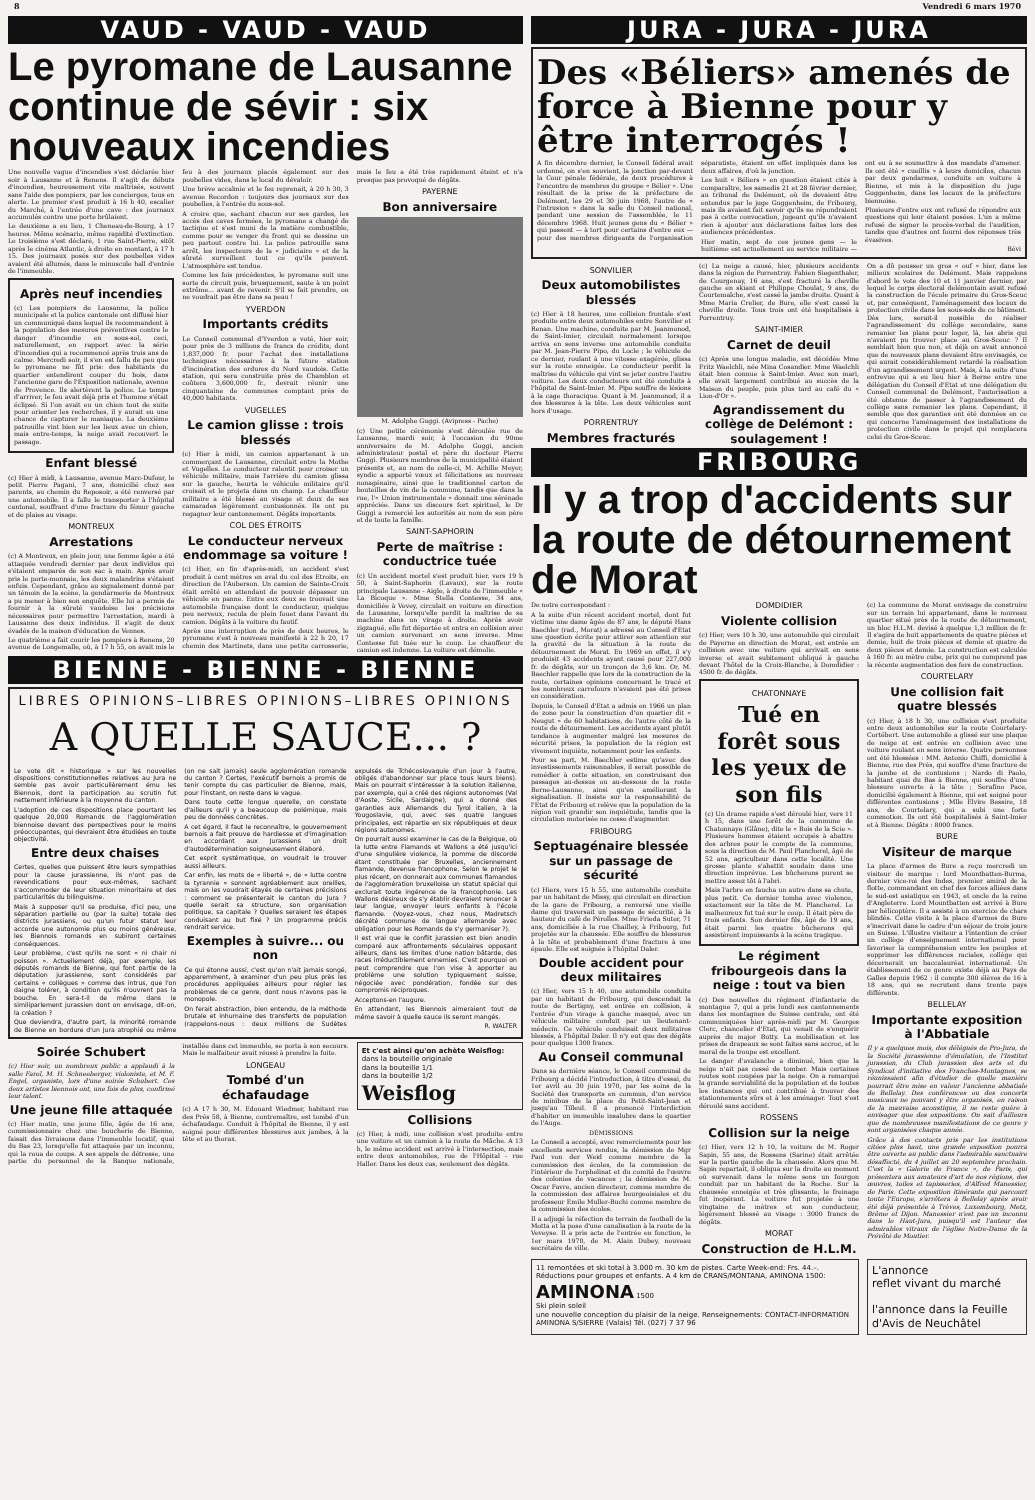8 Vendredi 6 mars 1970
VAUD - VAUD - VAUD
Le pyromane de Lausanne continue de sévir : six nouveaux incendies
Une nouvelle vague d'incendies s'est déclarée hier soir à Lausanne et à Renens. Il s'agit de débuts d'incendies, heureusement vite maîtrisés, souvent sans l'aide des pompiers, par les concierges, tous en alerte. Le premier s'est produit à 16 h 40, escalier du Marché, à l'entrée d'une cave : des journaux accumulés contre une porte brûlaient.
Le deuxième a eu lieu, 1 Cheneau-de-Bourg, à 17 heures. Même scénario, même rapidité d'extinction. Le troisième s'est déclaré, 1 rue Saint-Pierre, sitôt après le cinéma Atlantic, à droite en montant, à 17 h 15. Des journaux posés sur des poubelles vides avaient été allumés, dans le minuscule hall d'entrée de l'immeuble.
Après neuf incendies
(c) Les pompiers de Lausanne, la police municipale et la police cantonale ont diffusé hier un communiqué dans lequel ils recommandent à la population des mesures préventives contre le danger d'incendie en sous-sol, ceci, naturellement, en rapport avec la série d'incendies qui a recommencé après trois ans de calme. Mercredi soir, il s'en est fallu de peu que le pyromane ne fût pris: des habitants du quartier entendirent couper du bois, dans l'ancienne gare de l'Exposition nationale, avenue de Provence. Ils alertèrent la police. Le temps d'arriver, le feu avait déjà pris et l'homme s'était éclipsé. Si l'on avait eu un chien tout de suite pour orienter les recherches, il y aurait eu une chance de capturer le maniaque. La deuxième patrouille vint bien sur les lieux avec un chien, mais entre-temps, la neige avait recouvert le passage.
Enfant blessé
(c) Hier à midi, à Lausanne, avenue Marc-Dufour, le petit Pierre Pagani, 7 ans, domicilié chez ses parents, au chemin du Reposoir, a été renversé par une automobile. Il a fallu le transporter à l'hôpital cantonal, souffrant d'une fracture du fémur gauche et de plaies au visage.
MONTREUX
Arrestations
(c) A Montreux, en plein jour, une femme âgée a été attaquée vendredi dernier par deux individus qui s'étaient emparés de son sac à main. Après avoir pris le porte-monnaie, les deux malandrins s'étaient enfuis. Cependant, grâce au signalement donné par un témoin de la scène, la gendarmerie de Montreux a pu mener à bien son enquête. Elle lui a permis de fournir à la sûreté vaudoise les précisions nécessaires pour permettre l'arrestation, mardi à Lausanne des deux individus. Il s'agit de deux évadés de la maison d'éducation de Vennes.
Le quatrième a fait courir les pompiers à Renens, 20 avenue de Longemalle, où, à 17 h 55, on avait mis le feu à des journaux placés également sur des poubelles vides, dans le local du dévaloir.
Une brève accalmie et le feu reprenait, à 20 h 30, 3 avenue Recordon : toujours des journaux sur des poubelles, à l'entrée du sous-sol.
A croire que, sachant chacun sur ses gardes, les accès des caves fermées, le pyromane a changé de tactique et s'est muni de la matière combustible, comme pour se venger du front qui se dessine un peu partout contre lui. La police patrouille sans arrêt, les inspecteurs de la « judiciaire » et de la sûreté surveillent tout ce qu'ils peuvent. L'atmosphère est tendue.
Comme les fois précédentes, le pyromane suit une sorte de circuit puis, brusquement, saute à un point extrême... avant de revenir. S'il se fait prendre, on ne voudrait pas être dans sa peau !
YVERDON
Importants crédits
Le Conseil communal d'Yverdon a voté, hier soir, pour près de 3 millions de francs de crédits, dont 1,837,000 fr. pour l'achat des installations techniques nécessaires à la future station d'incinération des ordures du Nord vaudois. Cette station, qui sera construite près de Chamblon et coûtera 3,600,000 fr., devrait réunir une cinquantaine de communes comptant près de 40,000 habitants.
VUGELLES
Le camion glisse : trois blessés
(c) Hier à midi, un camion appartenant à un commerçant de Lausanne, circulait entre la Mothe et Vugelles. Le conducteur ralentit pour croiser un véhicule militaire, mais l'arrière du camion glissa sur la gauche, heurta le véhicule militaire qu'il croisait et le projeta dans un champ. Le chauffeur militaire a été blessé au visage et deux de ses camarades légèrement contusionnés. Ils ont pu regagner leur cantonnement. Dégâts importants.
COL DES ÉTROITS
Le conducteur nerveux endommage sa voiture !
(c) Hier, en fin d'après-midi, un accident s'est produit à cent mètres en aval du col des Etroits, en direction de l'Auberson. Un camion de Sainte-Croix était arrêté en attendant de pouvoir dépasser un véhicule en panne. Entre eux deux se trouvait une automobile française dont le conducteur, quelque peu nerveux, recula de plein fouet dans l'avant du camion. Dégâts à la voiture du fautif.
Après une interruption de près de deux heures, le pyromane s'est à nouveau manifesté à 22 h 20, 17 chemin des Martinets, dans une petite carrosserie, mais le feu a été très rapidement éteint et n'a presque pas provoqué de dégâts.
PAYERNE
Bon anniversaire
M. Adolphe Guggi. (Avipress - Pache)
(c) Une petite cérémonie s'est déroulée rue de Lausanne, mardi soir, à l'occasion du 90me anniversaire de M. Adolphe Guggi, ancien administrateur postal et père du docteur Pierre Guggi. Plusieurs membres de la municipalité étaient présents et, au nom de celle-ci, M. Achille Meyer, syndic a apporté vœux et félicitations au nouveau nonagénaire, ainsi que le traditionnel carton de bouteilles de vin de la commune, tandis que dans la rue, l'« Union instrumentale » donnait une sérénade appréciée. Dans un discours fort spirituel, le Dr Guggi a remercié les autorités au nom de son père et de toute la famille.
SAINT-SAPHORIN
Perte de maîtrise : conductrice tuée
(c) Un accident mortel s'est produit hier, vers 19 h 50, à Saint-Saphorin (Lavaux), sur la route principale Lausanne - Aigle, à droite de l'immeuble « La Bicoque ». Mme Stella Contesse, 34 ans, domiciliée à Vevey, circulait en voiture en direction de Lausanne, lorsqu'elle perdit la maîtrise de sa machine dans un virage à droite. Après avoir zigzagué, elle fut déportée et entra en collision avec un camion survenant en sens inverse. Mme Contesse fut tuée sur le coup. Le chauffeur du camion est indemne. La voiture est démolie.
BIENNE - BIENNE - BIENNE
LIBRES OPINIONS–LIBRES OPINIONS–LIBRES OPINIONS
A QUELLE SAUCE... ?
Le vote dit « historique » sur les nouvelles dispositions constitutionnelles relatives au Jura ne semble pas avoir particulièrement ému les Biennois, dont la participation au scrutin fut nettement inférieure à la moyenne du canton.
L'adoption de ces dispositions place pourtant les quelque 20,000 Romands de l'agglomération biennoise devant des perspectives pour le moins préoccupantes, qui devraient être étudiées en toute objectivité.
Entre deux chaises
Certes, quelles que puissent être leurs sympathies pour la cause jurassienne, ils n'ont pas de revendications pour eux-mêmes, sachant s'accommoder de leur situation minoritaire et des particularités du bilinguisme.
Mais à supposer qu'il se produise, d'ici peu, une séparation partielle ou (par la suite) totale des districts jurassiens, ou qu'un futur statut leur accorde une autonomie plus ou moins généreuse, les Biennois romands en subiront certaines conséquences.
Leur problème, c'est qu'ils ne sont « ni chair ni poisson ». Actuellement déjà, par exemple, les députés romands de Bienne, qui font partie de la députation jurassienne, sont considérés par certains « collègues » comme des intrus, que l'on daigne tolérer, à condition qu'ils n'ouvrent pas la bouche. En sera-t-il de même dans le similiparlement jurassien dont on envisage, dit-on, la création ?
Que deviendra, d'autre part, la minorité romande de Bienne en bordure d'un Jura atrophié ou même (on ne sait jamais) seule agglomération romande du canton ? Certes, l'exécutif bernois a promis de tenir compte du cas particulier de Bienne, mais, pour l'instant, on reste dans le vague.
Dans toute cette longue querelle, on constate d'ailleurs qu'il y a beaucoup de polémique, mais peu de données concrètes.
A cet égard, il faut le reconnaître, le gouvernement bernois a fait preuve de hardiesse et d'imagination en accordant aux Jurassiens un droit d'autodétermination soigneusement élaboré.
Cet esprit systématique, on voudrait le trouver aussi ailleurs.
Car enfin, les mots de « liberté », de « lutte contre la tyrannie » sonnent agréablement aux oreilles, mais on les voudrait étayés de certaines précisions : comment se présenterait le canton du Jura ? quelle serait sa structure, son organisation politique, sa capitale ? Quelles seraient les étapes conduisant au but fixé ? Un programme précis rendrait service.
Exemples à suivre... ou non
Ce qui étonne aussi, c'est qu'on n'ait jamais songé, apparemment, à examiner d'un peu plus près les procédures appliquées ailleurs pour régler les problèmes de ce genre, dont nous n'avons pas le monopole.
On ferait abstraction, bien entendu, de la méthode brutale et inhumaine des transferts de population (rappelons-nous : deux millions de Sudètes expulsés de Tchécoslovaquie d'un jour à l'autre, obligés d'abandonner sur place tous leurs biens). Mais on pourrait s'intéresser à la solution italienne, par exemple, qui a créé des régions autonomes (Val d'Aoste, Sicile, Sardaigne), qui a donné des garanties aux Allemands du Tyrol italien, à la Yougoslavie, qui, avec ses quatre langues principales, est répartie en six républiques et deux régions autonomes.
On pourrait aussi examiner le cas de la Belgique, où la lutte entre Flamands et Wallons a été jusqu'ici d'une singulière violence, la pomme de discorde étant constituée par Bruxelles, anciennement flamande, devenue francophone. Selon le projet le plus récent, on donnerait aux communes flamandes de l'agglomération bruxelloise un statut spécial qui exclurait toute ingérence de la francophonie. Les Wallons désireux de s'y établir devraient renoncer à leur langue, envoyer leurs enfants à l'école flamande. (Voyez-vous, chez nous, Madretsch décrété commune de langue allemande avec obligation pour les Romands de s'y germaniser ?).
Il est vrai que le conflit jurassien est bien anodin comparé aux affrontements séculaires opposant ailleurs, dans les limites d'une nation bâtarde, des races irréductiblement ennemies. C'est pourquoi on peut comprendre que l'on vise à apporter au problème une solution typiquement suisse, négociée avec pondération, fondée sur des compromis réciproques.
Acceptons-en l'augure.
En attendant, les Biennois aimeraient tout de même savoir à quelle sauce ils seront mangés.
R. WALTER
Soirée Schubert
(c) Hier soir, un nombreux public a applaudi à la salle Farel, M. H. Schneeberger, violoniste, et M. F. Engel, organiste, lors d'une soirée Schubert. Ces deux artistes biennois ont, une fois de plus, confirmé leur talent.
Une jeune fille attaquée
(c) Hier matin, une jeune fille, âgée de 16 ans, commissionnaire chez une boucherie de Bienne, faisait des livraisons dans l'immeuble locatif, quai du Bas 23, lorsqu'elle fut attaquée par un inconnu, qui la roua de coups. A ses appels de détresse, une partie du personnel de la Banque nationale, installée dans cet immeuble, se porta à son secours. Mais le malfaiteur avait réussi à prendre la fuite.
LONGEAU
Tombé d'un échafaudage
(c) A 17 h 30, M. Edouard Wiedmer, habitant rue des Prés 58, à Bienne, contremaître, est tombé d'un échafaudage. Conduit à l'hôpital de Bienne, il y est soigné pour différentes blessures aux jambes, à la tête et au thorax.
Et c'est ainsi qu'on achète Weisflog:
dans la bouteille originale
dans la bouteille 1/1
dans la bouteille 1/2
Weisflog
Collisions
(c) Hier, à midi, une collision s'est produite entre une voiture et un camion à la route de Mâche. A 13 h, le même accident est arrivé à l'intersection, mais entre deux automobiles, rue de l'Hôpital - rue Haller. Dans les deux cas, seulement des dégâts.
JURA - JURA - JURA
Des «Béliers» amenés de force à Bienne pour y être interrogés !
A fin décembre dernier, le Conseil fédéral avait ordonné, on s'en souvient, la jonction par-devant la Cour pénale fédérale, de deux procédures à l'encontre de membres du groupe « Bélier ». Une résultait de la prise de la préfecture de Delémont, les 29 et 30 juin 1968, l'autre de « l'intrusion » dans la salle du Conseil national, pendant une session de l'assemblée, le 11 décembre 1968. Huit jeunes gens du « Bélier » qui passent — à tort pour certains d'entre eux — pour des membres dirigeants de l'organisation séparatiste, étaient en effet impliqués dans les deux affaires, d'où la jonction.
Les huit « Béliers » en question étaient cités à comparaître, les samedis 21 et 28 février dernier, au tribunal de Delémont, où ils devaient être entendus par le juge Guggenheim, de Fribourg, mais ils avaient fait savoir qu'ils ne répondraient pas à cette convocation, jugeant qu'ils n'avaient rien à ajouter aux déclarations faites lors des audiences précédentes.
Hier matin, sept de ces jeunes gens — le huitième est actuellement au service militaire — ont eu à se soumettre à des mandats d'amener. Ils ont été « cueillis » à leurs domiciles, chacun par deux gendarmes, conduits en voiture à Bienne, et mis à la disposition du juge Guggenheim, dans les locaux de la préfecture biennoise.
Plusieurs d'entre eux ont refusé de répondre aux questions qui leur étaient posées. L'un a même refusé de signer le procès-verbal de l'audition, tandis que d'autres ont fourni des réponses très évasives.
Bévi
SONVILIER
Deux automobilistes blessés
(c) Hier à 18 heures, une collision frontale s'est produite entre deux automobiles entre Sonvilier et Renan. Une machine, conduite par M. Jeanmonod, de Saint-Imier, circulait normalement lorsque arriva en sens inverse une automobile conduite par M. Jean-Pierre Pipo, du Locle ; le véhicule de ce dernier, roulant à une vitesse exagérée, glissa sur la route enneigée. Le conducteur perdit la maîtrise du véhicule qui vint se jeter contre l'autre voiture. Les deux conducteurs ont été conduits à l'hôpital de Saint-Imier. M. Pipo souffre de lésions à la cage thoracique. Quant à M. Jeanmonod, il a des blessures à la tête. Les deux véhicules sont hors d'usage.
PORRENTRUY
Membres fracturés
(c) La neige a causé, hier, plusieurs accidents dans la région de Porrentruy. Fabien Siegenthaler, de Courgenay, 16 ans, s'est fracturé la cheville gauche en skiant et Philippe Choulat, 9 ans, de Courtemaîche, s'est cassé la jambe droite. Quant à Mme Maria Crelier, de Bure, elle s'est cassé la cheville droite. Tous trois ont été hospitalisés à Porrentruy.
SAINT-IMIER
Carnet de deuil
(c) Après une longue maladie, est décédée Mme Fritz Waelchli, née Mina Cosandier. Mme Waelchli était bien connue à Saint-Imier. Avec son mari, elle avait largement contribué au succès de la Maison du peuple, puis plus tard au café du « Lion-d'Or ».
Agrandissement du collège de Delémont : soulagement !
On a dû pousser un gros « ouf » hier, dans les milieux scolaires de Delémont. Mais rappelons d'abord le vote des 10 et 11 janvier dernier, par lequel le corps électoral delémontain avait refusé la construction de l'école primaire du Gros-Sceuc et, par conséquent, l'aménagement des locaux de protection civile dans les sous-sols de ce bâtiment. Dès lors, serait-il possible de réaliser l'agrandissement du collège secondaire, sans remanier les plans pour loger, là, les abris qui n'avaient pu trouver place au Gros-Sceuc ? Il semblait bien que non, et déjà on avait annoncé que de nouveaux plans devaient être envisagés, ce qui aurait considérablement retardé la réalisation d'un agrandissement urgent. Mais, à la suite d'une entrevue qui a eu lieu hier à Berne entre une délégation du Conseil d'Etat et une délégation du Conseil communal de Delémont, l'autorisation a été obtenue de passer à l'agrandissement du collège sans remanier les plans. Cependant, il semble que des garanties ont été données en ce qui concerne l'aménagement des installations de protection civile dans le projet qui remplacera celui du Gros-Sceuc.
FRIBOURG
Il y a trop d'accidents sur la route de détournement de Morat
De notre correspondant :
A la suite d'un récent accident mortel, dont fut victime une dame âgée de 87 ans, le député Hans Baechler (rad., Morat) a adressé au Conseil d'Etat une question écrite pour attirer son attention sur la gravité de la situation à la route de détournement de Morat. En 1969 en effet, il s'y produisit 43 accidents ayant causé pour 227,000 fr. de dégâts, sur un tronçon de 3,6 km. Or, M. Baechler rappelle que lors de la construction de la route, certaines opinions concernant le tracé et les nombreux carrefours n'avaient pas été prises en considération.
Depuis, le Conseil d'Etat a admis en 1966 un plan de zone pour la construction d'un quartier dit « Neugut » de 60 habitations, de l'autre côté de la route de détournement. Les accidents ayant plutôt tendance à augmenter malgré les mesures de sécurité prises, la population de la région est vivement inquiète, notamment pour les enfants.
Pour sa part, M. Baechler estime qu'avec des investissements raisonnables, il serait possible de remédier à cette situation, en construisant des passages au-dessus ou au-dessous de la route Berne-Lausanne, ainsi qu'en améliorant la signalisation. Il insiste sur la responsabilité de l'Etat de Fribourg et relève que la population de la région voit grandir son inquiétude, tandis que la circulation motorisée ne cesse d'augmenter.
FRIBOURG
Septuagénaire blessée sur un passage de sécurité
(c) Hiers, vers 15 h 55, une automobile conduite par un habitant de Missy, qui circulait en direction de la gare de Fribourg, a renversé une vieille dame qui traversait un passage de sécurité, à la hauteur du café de Pérolles. Mme Frieda Suter, 71 ans, domiciliée à la rue Chailley, à Fribourg, fut projetée sur la chaussée. Elle souffre de blessures à la tête et probablement d'une fracture à une épaule. Elle est soignée à l'hôpital Daler.
Double accident pour deux militaires
(c) Hier, vers 15 h 40, une automobile conduite par un habitant de Fribourg, qui descendait la route de Bertigny, est entrée en collision, à l'entrée d'un virage à gauche masqué, avec un véhicule militaire conduit par un lieutenant-médecin. Ce véhicule conduisait deux militaires blessés, à l'hôpital Daler. Il n'y eut que des dégâts pour quelque 1300 francs.
Au Conseil communal
Dans sa dernière séance, le Conseil communal de Fribourg a décidé l'introduction, à titre d'essai, du 1er avril au 30 juin 1970, par les soins de la Société des transports en commun, d'un service de minibus de la place du Petit-Saint-Jean et jusqu'au Tilleul. Il a prononcé l'interdiction d'habiter un immeuble insalubre dans le quartier de l'Auge.
DÉMISSIONS
Le Conseil a accepté, avec remerciements pour les excellents services rendus, la démission de Mgr Paul von der Weid comme membre de la commission des écoles, de la commission de l'intérieur de l'orphelinat et du comité de l'œuvre des colonies de vacances ; la démission de M. Oscar Favre, ancien directeur, comme membre de la commission des affaires bourgeoisiales et du professeur Emile Muller-Buchi comme membre de la commission des écoles.
Il a adjugé la réfection du terrain de football de la Motta et la pose d'une canalisation à la route de la Veveyse. Il a pris acte de l'entrée en fonction, le 1er mars 1970, de M. Alain Dubey, nouveau secrétaire de ville.
DOMDIDIER
Violente collision
(c) Hier, vers 10 h 30, une automobile qui circulait de Payerne en direction de Morat, est entrée en collision avec une voiture qui arrivait en sens inverse et avait subitement obliqué à gauche devant l'hôtel de la Croix-Blanche, à Domdidier : 4500 fr. de dégâts.
CHATONNAYE
Tué en forêt sous les yeux de son fils
(c) Un drame rapide s'est déroulé hier, vers 11 h 15, dans une forêt de la commune de Chatonnaye (Glâne), dite le « Bois de la Scie ». Plusieurs hommes étaient occupés à abattre des arbres pour le compte de la commune, sous la direction de M. Paul Plancherel, âgé de 52 ans, agriculteur dans cette localité. Une grosse plante s'abattit soudain dans une direction imprévue. Les bûcherons purent se mettre assez tôt à l'abri.
Mais l'arbre en faucha un autre dans sa chute, plus petit. Ce dernier tomba avec violence, exactement sur la tête de M. Plancherel. Le malheureux fut tué sur le coup. Il était père de trois enfants. Son dernier fils, âgé de 19 ans, était parmi les quatre bûcherons qui assistèrent impuissants à la scène tragique.
Le régiment fribourgeois dans la neige : tout va bien
(c) Des nouvelles du régiment d'infanterie de montagne 7, qui a pris lundi ses cantonnements dans les montagnes de Suisse centrale, ont été communiquées hier après-midi par M. Georges Clerc, chancelier d'Etat, qui venait de s'enquérir auprès du major Butty. La mobilisation et les prises de drapeaux se sont faites sans accroc, et le moral de la troupe est excellent.
Le danger d'avalanche a diminué, bien que la neige n'ait pas cessé de tomber. Mais certaines routes sont coupées par la neige. On a remarqué la grande serviabilité de la population et de toutes les instances qui ont contribué à trouver des stationnements sûrs et à les aménager. Tout s'est déroulé sans accident.
ROSSENS
Collision sur la neige
(c) Hier, vers 12 h 10, la voiture de M. Roger Sapin, 55 ans, de Rossens (Sarine) était arrêtée sur la partie gauche de la chaussée. Alors que M. Sapin repartait, il obliqua sur la droite au moment où survenait dans le même sens un fourgon conduit par un habitant de la Roche. Sur la chaussée enneigée et très glissante, le freinage fut inopérant. La voiture fut projetée à une vingtaine de mètres et son conducteur, légèrement blessé au visage : 3000 francs de dégâts.
MORAT
Construction de H.L.M.
(c) La commune de Morat envisage de construire sur un terrain lui appartenant, dans le nouveau quartier situé près de la route de détournement, un bloc H.L.M. devisé à quelque 1,3 million de fr. Il s'agira de huit appartements de quatre pièces et demie, huit de trois pièces et demie et quatre de deux pièces et demie. La construction est calculée à 160 fr. au mètre cube, prix qui ne comprend pas la récente augmentation des fers de construction.
COURTELARY
Une collision fait quatre blessés
(c) Hier, à 18 h 30, une collision s'est produite entre deux automobiles sur la route Courtelary-Cortébert. Une automobile a glissé sur une plaque de neige et est entrée en collision avec une voiture roulant en sens inverse. Quatre personnes ont été blessées : MM. Antonio Chiffi, domicilié à Bienne, rue des Prés, qui souffre d'une fracture de la jambe et de contusions ; Nardo di Paolo, habitant quai du Bas à Bienne, qui souffre d'une blessure ouverte à la tête ; Serafino Pace, domicilié également à Bienne, qui est soigné pour différentes contusions ; Mlle Elvire Bessire, 18 ans, de Courtelary, qui a subi une forte commotion. Ils ont été hospitalisés à Saint-Imier et à Bienne. Dégâts : 8000 francs.
BURE
Visiteur de marque
La place d'armes de Bure a reçu mercredi un visiteur de marque : lord Mountbatten-Burma, dernier vice-roi des Indes, premier amiral de la flotte, commandant en chef des forces alliées dans le sud-est asiatique en 1943, et oncle de la reine d'Angleterre. Lord Mountbatten est arrivé à Bure par hélicoptère. Il a assisté à un exercice de chars blindés. Cette visite à la place d'armes de Bure s'inscrivait dans le cadre d'un séjour de trois jours en Suisse. L'illustre visiteur a l'intention de créer un collège d'enseignement international pour favoriser la compréhension entre les peuples et supprimer les différences raciales, collège qui décernerait un baccalauréat international. Un établissement de ce genre existe déjà au Pays de Galles depuis 1962 : il compte 300 élèves de 16 à 18 ans, qui se recrutent dans trente pays différents.
BELLELAY
Importante exposition à l'Abbatiale
Il y a quelques mois, des délégués de Pro-Jura, de la Société jurassienne d'émulation, de l'Institut jurassien, du Club jurassien des arts et du Syndicat d'initiative des Franches-Montagnes, se réunissaient afin d'étudier de quelle manière pourrait être mise en valeur l'ancienne abbatiale de Bellelay. Des conférences ou des concerts musicaux ne pouvant y être organisés, en raison de la mauvaise acoustique, il ne reste guère à envisager que des expositions. On sait d'ailleurs que de nombreuses manifestations de ce genre y sont organisées chaque année.
Grâce à des contacts pris par les institutions citées plus haut, une grande exposition pourra être ouverte au public dans l'admirable sanctuaire désaffecté, du 4 juillet au 20 septembre prochain. C'est la « Galerie de France », de Paris, qui présentera aux amateurs d'art de nos régions, des œuvres, toiles et tapisseries, d'Alfred Manessier, de Paris. Cette exposition itinérante qui parcourt toute l'Europe, s'arrêtera à Bellelay après avoir été déjà présentée à Trèves, Luxembourg, Metz, Brême et Dijon. Manessier n'est pas un inconnu dans le Haut-Jura, puisqu'il est l'auteur des admirables vitraux de l'église Notre-Dame de la Prévôté de Moutier.
11 remontées et ski total à 3.000 m. 30 km de pistes. Carte Week-end: Frs. 44.–. Réductions pour groupes et enfants. A 4 km de CRANS/MONTANA, AMINONA 1500:
AMINONA 1500
Ski plein soleil
une nouvelle conception du plaisir de la neige. Renseignements: CONTACT-INFORMATION AMINONA S/SIERRE (Valais) Tél. (027) 7 37 96
L'annonce
reflet vivant du marché
l'annonce dans la Feuille d'Avis de Neuchâtel